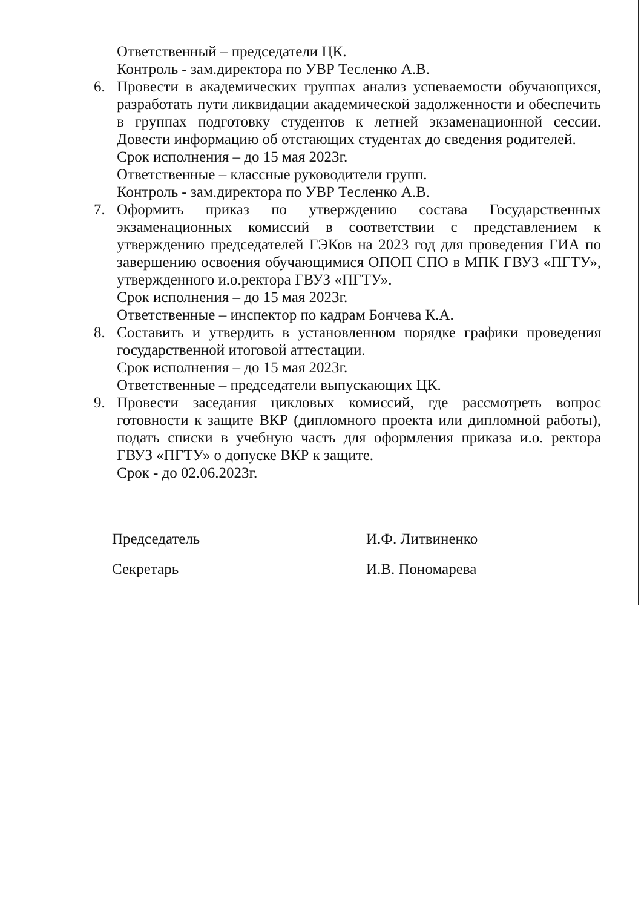Ответственный – председатели ЦК.
Контроль - зам.директора по УВР Тесленко А.В.
6. Провести в академических группах анализ успеваемости обучающихся, разработать пути ликвидации академической задолженности и обеспечить в группах подготовку студентов к летней экзаменационной сессии. Довести информацию об отстающих студентах до сведения родителей.
Срок исполнения – до 15 мая 2023г.
Ответственные – классные руководители групп.
Контроль - зам.директора по УВР Тесленко А.В.
7. Оформить приказ по утверждению состава Государственных экзаменационных комиссий в соответствии с представлением к утверждению председателей ГЭКов на 2023 год для проведения ГИА по завершению освоения обучающимися ОПОП СПО в МПК ГВУЗ «ПГТУ», утвержденного и.о.ректора ГВУЗ «ПГТУ».
Срок исполнения – до 15 мая 2023г.
Ответственные – инспектор по кадрам Бончева К.А.
8. Составить и утвердить в установленном порядке графики проведения государственной итоговой аттестации.
Срок исполнения – до 15 мая 2023г.
Ответственные – председатели выпускающих ЦК.
9. Провести заседания цикловых комиссий, где рассмотреть вопрос готовности к защите ВКР (дипломного проекта или дипломной работы), подать списки в учебную часть для оформления приказа и.о. ректора ГВУЗ «ПГТУ» о допуске ВКР к защите.
Срок - до 02.06.2023г.
Председатель
Секретарь
И.Ф. Литвиненко
И.В. Пономарева